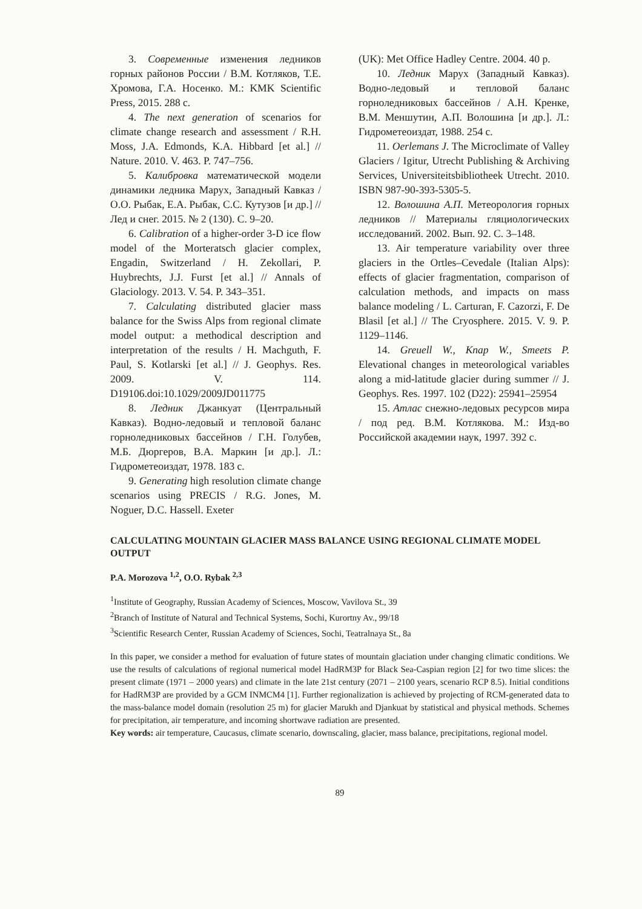3. Современные изменения ледников горных районов России / В.М. Котляков, Т.Е. Хромова, Г.А. Носенко. М.: KMK Scientific Press, 2015. 288 с.
4. The next generation of scenarios for climate change research and assessment / R.H. Moss, J.A. Edmonds, K.A. Hibbard [et al.] // Nature. 2010. V. 463. P. 747–756.
5. Калибровка математической модели динамики ледника Марух, Западный Кавказ / О.О. Рыбак, Е.А. Рыбак, С.С. Кутузов [и др.] // Лед и снег. 2015. № 2 (130). С. 9–20.
6. Calibration of a higher-order 3-D ice flow model of the Morteratsch glacier complex, Engadin, Switzerland / H. Zekollari, P. Huybrechts, J.J. Furst [et al.] // Annals of Glaciology. 2013. V. 54. P. 343–351.
7. Calculating distributed glacier mass balance for the Swiss Alps from regional climate model output: a methodical description and interpretation of the results / H. Machguth, F. Paul, S. Kotlarski [et al.] // J. Geophys. Res. 2009. V. 114. D19106.doi:10.1029/2009JD011775
8. Ледник Джанкуат (Центральный Кавказ). Водно-ледовый и тепловой баланс горноледниковых бассейнов / Г.Н. Голубев, М.Б. Дюргеров, В.А. Маркин [и др.]. Л.: Гидрометеоиздат, 1978. 183 с.
9. Generating high resolution climate change scenarios using PRECIS / R.G. Jones, M. Noguer, D.C. Hassell. Exeter
(UK): Met Office Hadley Centre. 2004. 40 p.
10. Ледник Марух (Западный Кавказ). Водно-ледовый и тепловой баланс горноледниковых бассейнов / А.Н. Кренке, В.М. Меншутин, А.П. Волошина [и др.]. Л.: Гидрометеоиздат, 1988. 254 с.
11. Oerlemans J. The Microclimate of Valley Glaciers / Igitur, Utrecht Publishing & Archiving Services, Universiteitsbibliotheek Utrecht. 2010. ISBN 987-90-393-5305-5.
12. Волошина А.П. Метеорология горных ледников // Материалы гляциологических исследований. 2002. Вып. 92. С. 3–148.
13. Air temperature variability over three glaciers in the Ortles–Cevedale (Italian Alps): effects of glacier fragmentation, comparison of calculation methods, and impacts on mass balance modeling / L. Carturan, F. Cazorzi, F. De Blasil [et al.] // The Cryosphere. 2015. V. 9. P. 1129–1146.
14. Greuell W., Knap W., Smeets P. Elevational changes in meteorological variables along a mid-latitude glacier during summer // J. Geophys. Res. 1997. 102 (D22): 25941–25954
15. Атлас снежно-ледовых ресурсов мира / под ред. В.М. Котлякова. М.: Изд-во Российской академии наук, 1997. 392 с.
CALCULATING MOUNTAIN GLACIER MASS BALANCE USING REGIONAL CLIMATE MODEL OUTPUT
P.A. Morozova <sup>1,2</sup>, O.O. Rybak <sup>2,3</sup>
<sup>1</sup> Institute of Geography, Russian Academy of Sciences, Moscow, Vavilova St., 39
<sup>2</sup> Branch of Institute of Natural and Technical Systems, Sochi, Kurortny Av., 99/18
<sup>3</sup> Scientific Research Center, Russian Academy of Sciences, Sochi, Teatralnaya St., 8a
In this paper, we consider a method for evaluation of future states of mountain glaciation under changing climatic conditions. We use the results of calculations of regional numerical model HadRM3P for Black Sea-Caspian region [2] for two time slices: the present climate (1971 – 2000 years) and climate in the late 21st century (2071 – 2100 years, scenario RCP 8.5). Initial conditions for HadRM3P are provided by a GCM INMCM4 [1]. Further regionalization is achieved by projecting of RCM-generated data to the mass-balance model domain (resolution 25 m) for glacier Marukh and Djankuat by statistical and physical methods. Schemes for precipitation, air temperature, and incoming shortwave radiation are presented.
Key words: air temperature, Caucasus, climate scenario, downscaling, glacier, mass balance, precipitations, regional model.
89